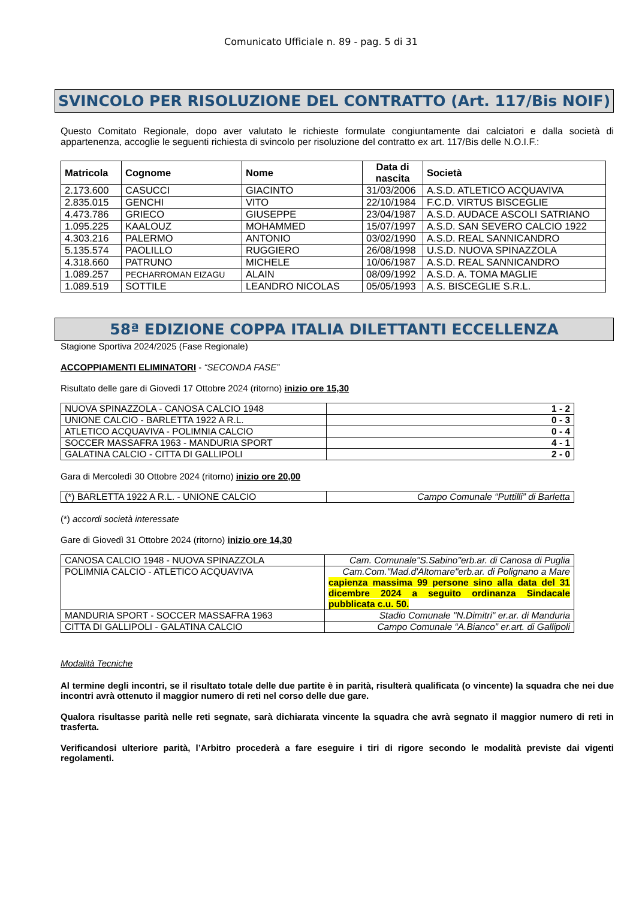Comunicato Ufficiale n. 89 - pag. 5 di 31
SVINCOLO PER RISOLUZIONE DEL CONTRATTO (Art. 117/Bis NOIF)
Questo Comitato Regionale, dopo aver valutato le richieste formulate congiuntamente dai calciatori e dalla società di appartenenza, accoglie le seguenti richiesta di svincolo per risoluzione del contratto ex art. 117/Bis delle N.O.I.F.:
| Matricola | Cognome | Nome | Data di nascita | Società |
| --- | --- | --- | --- | --- |
| 2.173.600 | CASUCCI | GIACINTO | 31/03/2006 | A.S.D. ATLETICO ACQUAVIVA |
| 2.835.015 | GENCHI | VITO | 22/10/1984 | F.C.D. VIRTUS BISCEGLIE |
| 4.473.786 | GRIECO | GIUSEPPE | 23/04/1987 | A.S.D. AUDACE ASCOLI SATRIANO |
| 1.095.225 | KAALOUZ | MOHAMMED | 15/07/1997 | A.S.D. SAN SEVERO CALCIO 1922 |
| 4.303.216 | PALERMO | ANTONIO | 03/02/1990 | A.S.D. REAL SANNICANDRO |
| 5.135.574 | PAOLILLO | RUGGIERO | 26/08/1998 | U.S.D. NUOVA SPINAZZOLA |
| 4.318.660 | PATRUNO | MICHELE | 10/06/1987 | A.S.D. REAL SANNICANDRO |
| 1.089.257 | PECHARROMAN EIZAGU | ALAIN | 08/09/1992 | A.S.D. A. TOMA MAGLIE |
| 1.089.519 | SOTTILE | LEANDRO NICOLAS | 05/05/1993 | A.S. BISCEGLIE S.R.L. |
58ª EDIZIONE COPPA ITALIA DILETTANTI ECCELLENZA
Stagione Sportiva 2024/2025 (Fase Regionale)
ACCOPPIAMENTI ELIMINATORI - “SECONDA FASE”
Risultato delle gare di Giovedì 17 Ottobre 2024 (ritorno) inizio ore 15,30
| NUOVA SPINAZZOLA - CANOSA CALCIO 1948 | 1 - 2 |
| UNIONE CALCIO - BARLETTA 1922 A R.L. | 0 - 3 |
| ATLETICO ACQUAVIVA - POLIMNIA CALCIO | 0 - 4 |
| SOCCER MASSAFRA 1963 - MANDURIA SPORT | 4 - 1 |
| GALATINA CALCIO - CITTA DI GALLIPOLI | 2 - 0 |
Gara di Mercoledì 30 Ottobre 2024 (ritorno) inizio ore 20,00
| (*) BARLETTA 1922 A R.L. - UNIONE CALCIO | Campo Comunale “Puttilli” di Barletta |
(*) accordi società interessate
Gare di Giovedì 31 Ottobre 2024 (ritorno) inizio ore 14,30
| CANOSA CALCIO 1948 - NUOVA SPINAZZOLA | Cam. Comunale"S.Sabino"erb.ar. di Canosa di Puglia |
| POLIMNIA CALCIO - ATLETICO ACQUAVIVA | Cam.Com."Mad.d'Altomare"erb.ar. di Polignano a Mare capienza massima 99 persone sino alla data del 31 dicembre 2024 a seguito ordinanza Sindacale pubblicata c.u. 50. |
| MANDURIA SPORT - SOCCER MASSAFRA 1963 | Stadio Comunale "N.Dimitri" er.ar. di Manduria |
| CITTA DI GALLIPOLI - GALATINA CALCIO | Campo Comunale “A.Bianco” er.art. di Gallipoli |
Modalità Tecniche
Al termine degli incontri, se il risultato totale delle due partite è in parità, risulterà qualificata (o vincente) la squadra che nei due incontri avrà ottenuto il maggior numero di reti nel corso delle due gare.
Qualora risultasse parità nelle reti segnate, sarà dichiarata vincente la squadra che avrà segnato il maggior numero di reti in trasferta.
Verificandosi ulteriore parità, l’Arbitro procederà a fare eseguire i tiri di rigore secondo le modalità previste dai vigenti regolamenti.